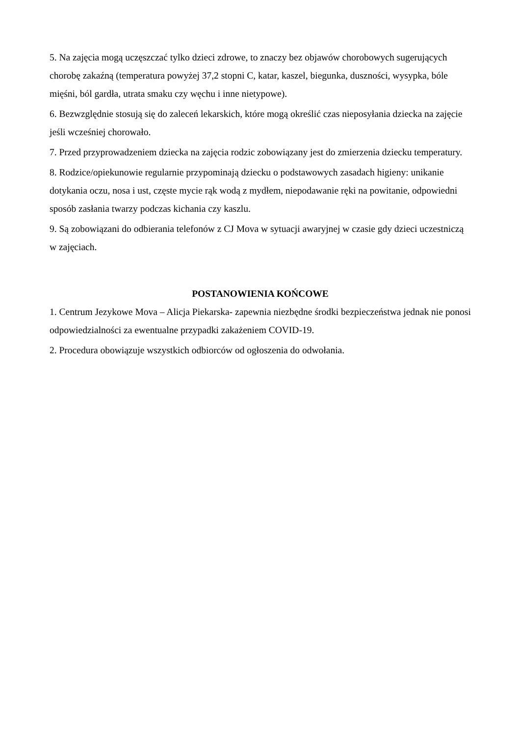5. Na zajęcia mogą uczęszczać tylko dzieci zdrowe, to znaczy bez objawów chorobowych sugerujących chorobę zakaźną (temperatura powyżej 37,2 stopni C, katar, kaszel, biegunka, duszności, wysypka, bóle mięśni, ból gardła, utrata smaku czy węchu i inne nietypowe).
6. Bezwzględnie stosują się do zaleceń lekarskich, które mogą określić czas nieposyłania dziecka na zajęcie jeśli wcześniej chorowało.
7. Przed przyprowadzeniem dziecka na zajęcia rodzic zobowiązany jest do zmierzenia dziecku temperatury.
8. Rodzice/opiekunowie regularnie przypominają dziecku o podstawowych zasadach higieny: unikanie dotykania oczu, nosa i ust, częste mycie rąk wodą z mydłem, niepodawanie ręki na powitanie, odpowiedni sposób zasłania twarzy podczas kichania czy kaszlu.
9. Są zobowiązani do odbierania telefonów z CJ Mova w sytuacji awaryjnej w czasie gdy dzieci uczestniczą w zajęciach.
POSTANOWIENIA KOŃCOWE
1. Centrum Jezykowe Mova – Alicja Piekarska- zapewnia niezbędne środki bezpieczeństwa jednak nie ponosi odpowiedzialności za ewentualne przypadki zakażeniem COVID-19.
2. Procedura obowiązuje wszystkich odbiorców od ogłoszenia do odwołania.